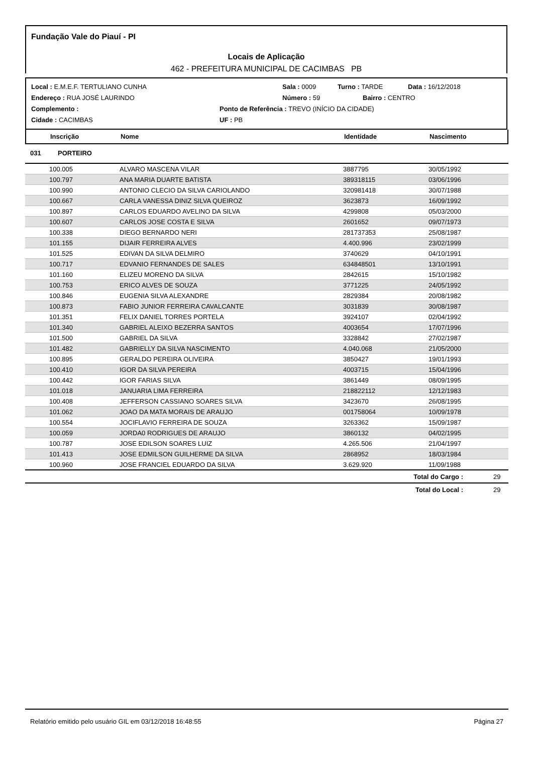Fundação Vale do Piauí - PI
Locais de Aplicação
462 - PREFEITURA MUNICIPAL DE CACIMBAS PB
Local : E.M.E.F. TERTULIANO CUNHA Sala : 0009 Turno : TARDE Data : 16/12/2018
Endereço : RUA JOSÉ LAURINDO Número : 59 Bairro : CENTRO
Complemento : Ponto de Referência : TREVO (INÍCIO DA CIDADE)
Cidade : CACIMBAS UF : PB
| Inscrição | Nome | Identidade | Nascimento |
| --- | --- | --- | --- |
031 PORTEIRO
| 100.005 | ALVARO MASCENA VILAR | 3887795 | 30/05/1992 |
| 100.797 | ANA MARIA DUARTE BATISTA | 389318115 | 03/06/1996 |
| 100.990 | ANTONIO CLECIO DA SILVA CARIOLANDO | 320981418 | 30/07/1988 |
| 100.667 | CARLA VANESSA DINIZ SILVA QUEIROZ | 3623873 | 16/09/1992 |
| 100.897 | CARLOS EDUARDO AVELINO DA SILVA | 4299808 | 05/03/2000 |
| 100.607 | CARLOS JOSE COSTA E SILVA | 2601652 | 09/07/1973 |
| 100.338 | DIEGO BERNARDO NERI | 281737353 | 25/08/1987 |
| 101.155 | DIJAIR FERREIRA ALVES | 4.400.996 | 23/02/1999 |
| 101.525 | EDIVAN DA SILVA DELMIRO | 3740629 | 04/10/1991 |
| 100.717 | EDVANIO FERNANDES DE SALES | 634848501 | 13/10/1991 |
| 101.160 | ELIZEU MORENO DA SILVA | 2842615 | 15/10/1982 |
| 100.753 | ERICO ALVES DE SOUZA | 3771225 | 24/05/1992 |
| 100.846 | EUGENIA SILVA ALEXANDRE | 2829384 | 20/08/1982 |
| 100.873 | FABIO JUNIOR FERREIRA CAVALCANTE | 3031839 | 30/08/1987 |
| 101.351 | FELIX DANIEL TORRES PORTELA | 3924107 | 02/04/1992 |
| 101.340 | GABRIEL ALEIXO BEZERRA SANTOS | 4003654 | 17/07/1996 |
| 101.500 | GABRIEL DA SILVA | 3328842 | 27/02/1987 |
| 101.482 | GABRIELLY DA SILVA NASCIMENTO | 4.040.068 | 21/05/2000 |
| 100.895 | GERALDO PEREIRA OLIVEIRA | 3850427 | 19/01/1993 |
| 100.410 | IGOR DA SILVA PEREIRA | 4003715 | 15/04/1996 |
| 100.442 | IGOR FARIAS SILVA | 3861449 | 08/09/1995 |
| 101.018 | JANUARIA LIMA FERREIRA | 218822112 | 12/12/1983 |
| 100.408 | JEFFERSON CASSIANO SOARES SILVA | 3423670 | 26/08/1995 |
| 101.062 | JOAO DA MATA MORAIS DE ARAUJO | 001758064 | 10/09/1978 |
| 100.554 | JOCIFLAVIO FERREIRA DE SOUZA | 3263362 | 15/09/1987 |
| 100.059 | JORDA0 RODRIGUES DE ARAUJO | 3860132 | 04/02/1995 |
| 100.787 | JOSE EDILSON SOARES LUIZ | 4.265.506 | 21/04/1997 |
| 101.413 | JOSE EDMILSON GUILHERME DA SILVA | 2868952 | 18/03/1984 |
| 100.960 | JOSE FRANCIEL EDUARDO DA SILVA | 3.629.920 | 11/09/1988 |
| Total do Cargo : | 29 |
| Total do Local : | 29 |
Relatório emitido pelo usuário GIL em 03/12/2018 16:48:55 Página 27